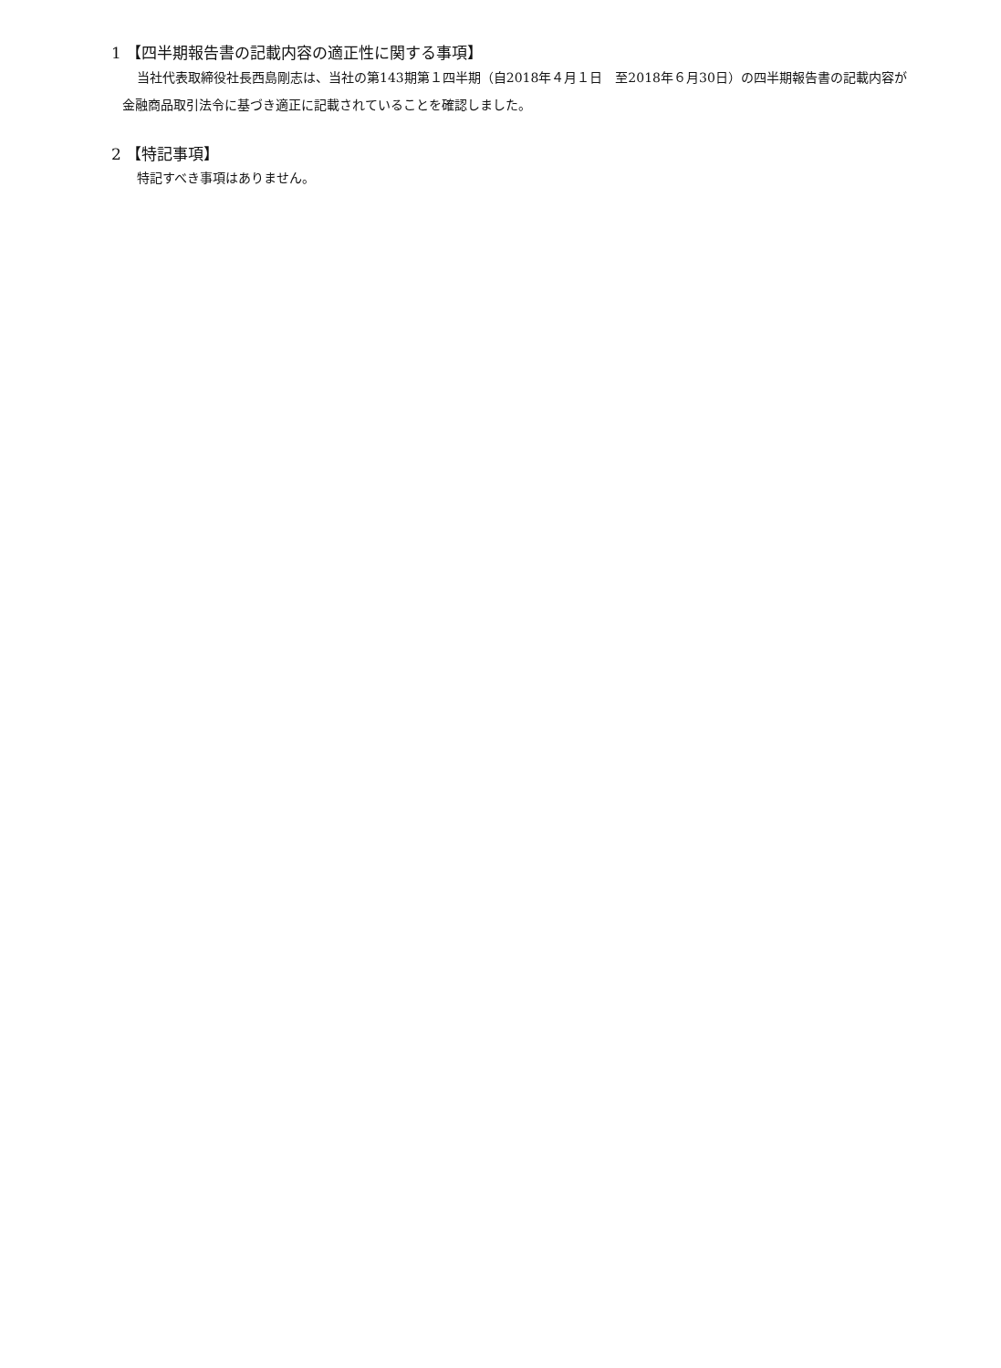1 【四半期報告書の記載内容の適正性に関する事項】
当社代表取締役社長西島剛志は、当社の第143期第１四半期（自2018年４月１日　至2018年６月30日）の四半期報告書の記載内容が金融商品取引法令に基づき適正に記載されていることを確認しました。
2 【特記事項】
特記すべき事項はありません。